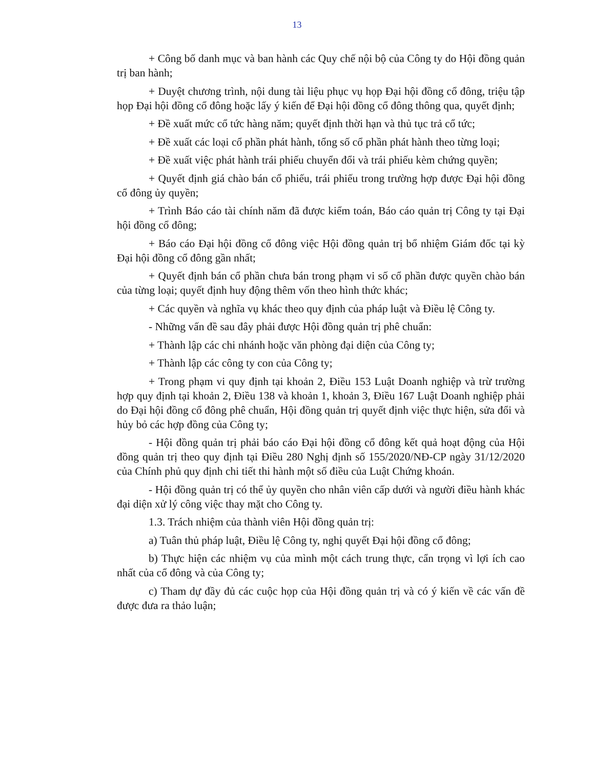13
+ Công bố danh mục và ban hành các Quy chế nội bộ của Công ty do Hội đồng quản trị ban hành;
+ Duyệt chương trình, nội dung tài liệu phục vụ họp Đại hội đồng cổ đông, triệu tập họp Đại hội đồng cổ đông hoặc lấy ý kiến để Đại hội đồng cổ đông thông qua, quyết định;
+ Đề xuất mức cổ tức hàng năm; quyết định thời hạn và thủ tục trả cổ tức;
+ Đề xuất các loại cổ phần phát hành, tổng số cổ phần phát hành theo từng loại;
+ Đề xuất việc phát hành trái phiếu chuyển đổi và trái phiếu kèm chứng quyền;
+ Quyết định giá chào bán cổ phiếu, trái phiếu trong trường hợp được Đại hội đồng cổ đông ủy quyền;
+ Trình Báo cáo tài chính năm đã được kiểm toán, Báo cáo quản trị Công ty tại Đại hội đồng cổ đông;
+ Báo cáo Đại hội đồng cổ đông việc Hội đồng quản trị bổ nhiệm Giám đốc tại kỳ Đại hội đồng cổ đông gần nhất;
+ Quyết định bán cổ phần chưa bán trong phạm vi số cổ phần được quyền chào bán của từng loại; quyết định huy động thêm vốn theo hình thức khác;
+ Các quyền và nghĩa vụ khác theo quy định của pháp luật và Điều lệ Công ty.
- Những vấn đề sau đây phải được Hội đồng quản trị phê chuẩn:
+ Thành lập các chi nhánh hoặc văn phòng đại diện của Công ty;
+ Thành lập các công ty con của Công ty;
+ Trong phạm vi quy định tại khoản 2, Điều 153 Luật Doanh nghiệp và trừ trường hợp quy định tại khoản 2, Điều 138 và khoản 1, khoản 3, Điều 167 Luật Doanh nghiệp phải do Đại hội đồng cổ đông phê chuẩn, Hội đồng quản trị quyết định việc thực hiện, sửa đổi và hủy bỏ các hợp đồng của Công ty;
- Hội đồng quản trị phải báo cáo Đại hội đồng cổ đông kết quả hoạt động của Hội đồng quản trị theo quy định tại Điều 280 Nghị định số 155/2020/NĐ-CP ngày 31/12/2020 của Chính phủ quy định chi tiết thi hành một số điều của Luật Chứng khoán.
- Hội đồng quản trị có thể ủy quyền cho nhân viên cấp dưới và người điều hành khác đại diện xử lý công việc thay mặt cho Công ty.
1.3. Trách nhiệm của thành viên Hội đồng quản trị:
a) Tuân thủ pháp luật, Điều lệ Công ty, nghị quyết Đại hội đồng cổ đông;
b) Thực hiện các nhiệm vụ của mình một cách trung thực, cẩn trọng vì lợi ích cao nhất của cổ đông và của Công ty;
c) Tham dự đầy đủ các cuộc họp của Hội đồng quản trị và có ý kiến về các vấn đề được đưa ra thảo luận;